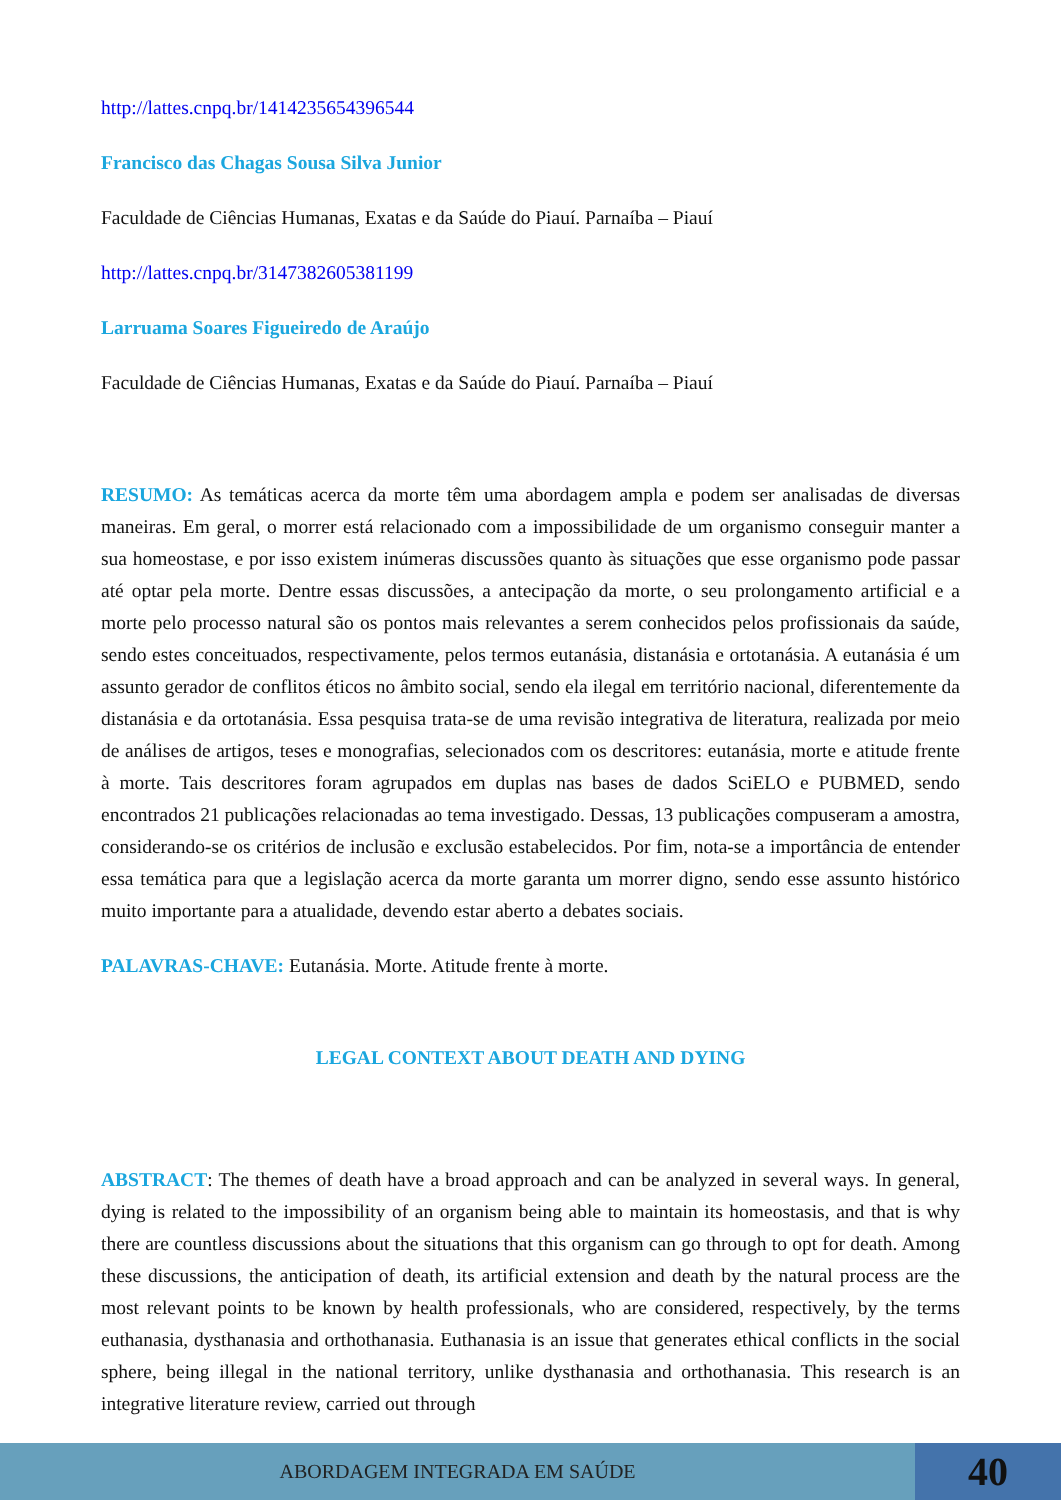http://lattes.cnpq.br/1414235654396544
Francisco das Chagas Sousa Silva Junior
Faculdade de Ciências Humanas, Exatas e da Saúde do Piauí. Parnaíba – Piauí
http://lattes.cnpq.br/3147382605381199
Larruama Soares Figueiredo de Araújo
Faculdade de Ciências Humanas, Exatas e da Saúde do Piauí. Parnaíba – Piauí
RESUMO: As temáticas acerca da morte têm uma abordagem ampla e podem ser analisadas de diversas maneiras. Em geral, o morrer está relacionado com a impossibilidade de um organismo conseguir manter a sua homeostase, e por isso existem inúmeras discussões quanto às situações que esse organismo pode passar até optar pela morte. Dentre essas discussões, a antecipação da morte, o seu prolongamento artificial e a morte pelo processo natural são os pontos mais relevantes a serem conhecidos pelos profissionais da saúde, sendo estes conceituados, respectivamente, pelos termos eutanásia, distanásia e ortotanásia. A eutanásia é um assunto gerador de conflitos éticos no âmbito social, sendo ela ilegal em território nacional, diferentemente da distanásia e da ortotanásia. Essa pesquisa trata-se de uma revisão integrativa de literatura, realizada por meio de análises de artigos, teses e monografias, selecionados com os descritores: eutanásia, morte e atitude frente à morte. Tais descritores foram agrupados em duplas nas bases de dados SciELO e PUBMED, sendo encontrados 21 publicações relacionadas ao tema investigado. Dessas, 13 publicações compuseram a amostra, considerando-se os critérios de inclusão e exclusão estabelecidos. Por fim, nota-se a importância de entender essa temática para que a legislação acerca da morte garanta um morrer digno, sendo esse assunto histórico muito importante para a atualidade, devendo estar aberto a debates sociais.
PALAVRAS-CHAVE: Eutanásia. Morte. Atitude frente à morte.
LEGAL CONTEXT ABOUT DEATH AND DYING
ABSTRACT: The themes of death have a broad approach and can be analyzed in several ways. In general, dying is related to the impossibility of an organism being able to maintain its homeostasis, and that is why there are countless discussions about the situations that this organism can go through to opt for death. Among these discussions, the anticipation of death, its artificial extension and death by the natural process are the most relevant points to be known by health professionals, who are considered, respectively, by the terms euthanasia, dysthanasia and orthothanasia. Euthanasia is an issue that generates ethical conflicts in the social sphere, being illegal in the national territory, unlike dysthanasia and orthothanasia. This research is an integrative literature review, carried out through
ABORDAGEM INTEGRADA EM SAÚDE
40